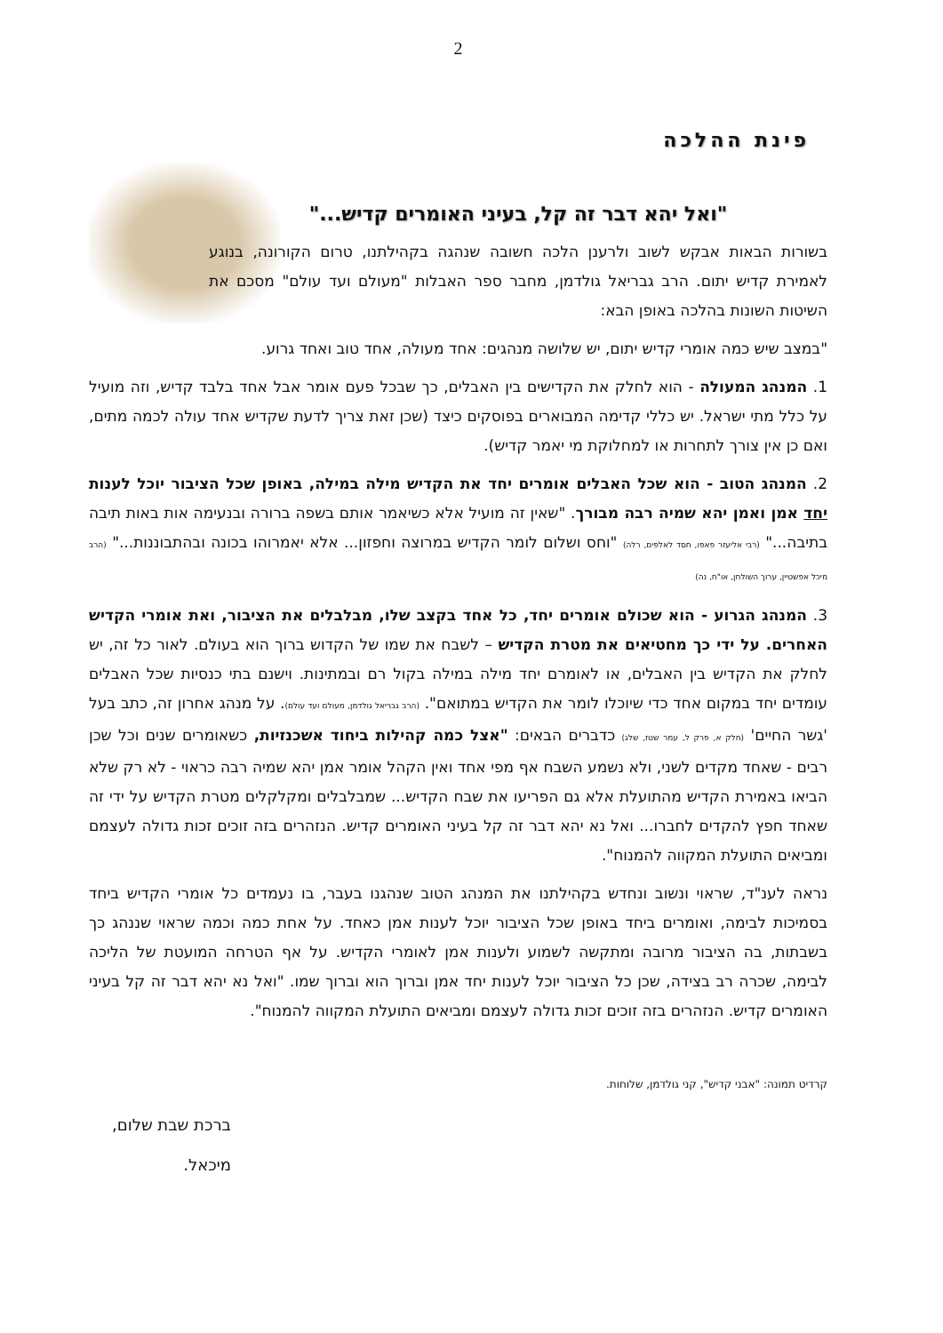2
פינת ההלכה
"ואל יהא דבר זה קל, בעיני האומרים קדיש..."
בשורות הבאות אבקש לשוב ולרענן הלכה חשובה שנהגה בקהילתנו, טרום הקורונה, בנוגע לאמירת קדיש יתום. הרב גבריאל גולדמן, מחבר ספר האבלות "מעולם ועד עולם" מסכם את השיטות השונות בהלכה באופן הבא:
"במצב שיש כמה אומרי קדיש יתום, יש שלושה מנהגים: אחד מעולה, אחד טוב ואחד גרוע.
1. המנהג המעולה - הוא לחלק את הקדישים בין האבלים, כך שבכל פעם אומר אבל אחד בלבד קדיש, וזה מועיל על כלל מתי ישראל. יש כללי קדימה המבוארים בפוסקים כיצד (שכן זאת צריך לדעת שקדיש אחד עולה לכמה מתים, ואם כן אין צורך לתחרות או למחלוקת מי יאמר קדיש).
2. המנהג הטוב - הוא שכל האבלים אומרים יחד את הקדיש מילה במילה, באופן שכל הציבור יוכל לענות יחד אמן ואמן יהא שמיה רבה מבורך. "שאין זה מועיל אלא כשיאמר אותם בשפה ברורה ובנעימה אות באות תיבה בתיבה..." (רבי אליעזר פאפו, חסד לאלפים, רלה) "וחס ושלום לומר הקדיש במרוצה וחפזון... אלא יאמרוהו בכונה ובהתבוננות..." (הרב מיכל אפשטיין, ערוך השולחן, או"ח, נה)
3. המנהג הגרוע - הוא שכולם אומרים יחד, כל אחד בקצב שלו, מבלבלים את הציבור, ואת אומרי הקדיש האחרים. על ידי כך מחטיאים את מטרת הקדיש – לשבח את שמו של הקדוש ברוך הוא בעולם. לאור כל זה, יש לחלק את הקדיש בין האבלים, או לאומרם יחד מילה במילה בקול רם ובמתינות. וישנם בתי כנסיות שכל האבלים עומדים יחד במקום אחד כדי שיוכלו לומר את הקדיש במתואם". (הרב גבריאל גולדמן, מעולם ועד עולם). על מנהג אחרון זה, כתב בעל 'גשר החיים' (חלק א, פרק ל, עמר שטז, שלג) כדברים הבאים: "אצל כמה קהילות ביחוד אשכנזיות, כשאומרים שנים וכל שכן רבים - שאחד מקדים לשני, ולא נשמע השבח אף מפי אחד ואין הקהל אומר אמן יהא שמיה רבה כראוי - לא רק שלא הביאו באמירת הקדיש מהתועלת אלא גם הפריעו את שבח הקדיש... שמבלבלים ומקלקלים מטרת הקדיש על ידי זה שאחד חפץ להקדים לחברו... ואל נא יהא דבר זה קל בעיני האומרים קדיש. הנזהרים בזה זוכים זכות גדולה לעצמם ומביאים התועלת המקווה להמנוח".
נראה לענ"ד, שראוי ונשוב ונחדש בקהילתנו את המנהג הטוב שנהגנו בעבר, בו נעמדים כל אומרי הקדיש ביחד בסמיכות לבימה, ואומרים ביחד באופן שכל הציבור יוכל לענות אמן כאחד. על אחת כמה וכמה שראוי שננהג כך בשבתות, בה הציבור מרובה ומתקשה לשמוע ולענות אמן לאומרי הקדיש. על אף הטרחה המועטת של הליכה לבימה, שכרה רב בצידה, שכן כל הציבור יוכל לענות יחד אמן וברוך הוא וברוך שמו. "ואל נא יהא דבר זה קל בעיני האומרים קדיש. הנזהרים בזה זוכים זכות גדולה לעצמם ומביאים התועלת המקווה להמנוח".
קרדיט תמונה: "אבני קדיש", קני גולדמן, שלוחות.
ברכת שבת שלום,
מיכאל.